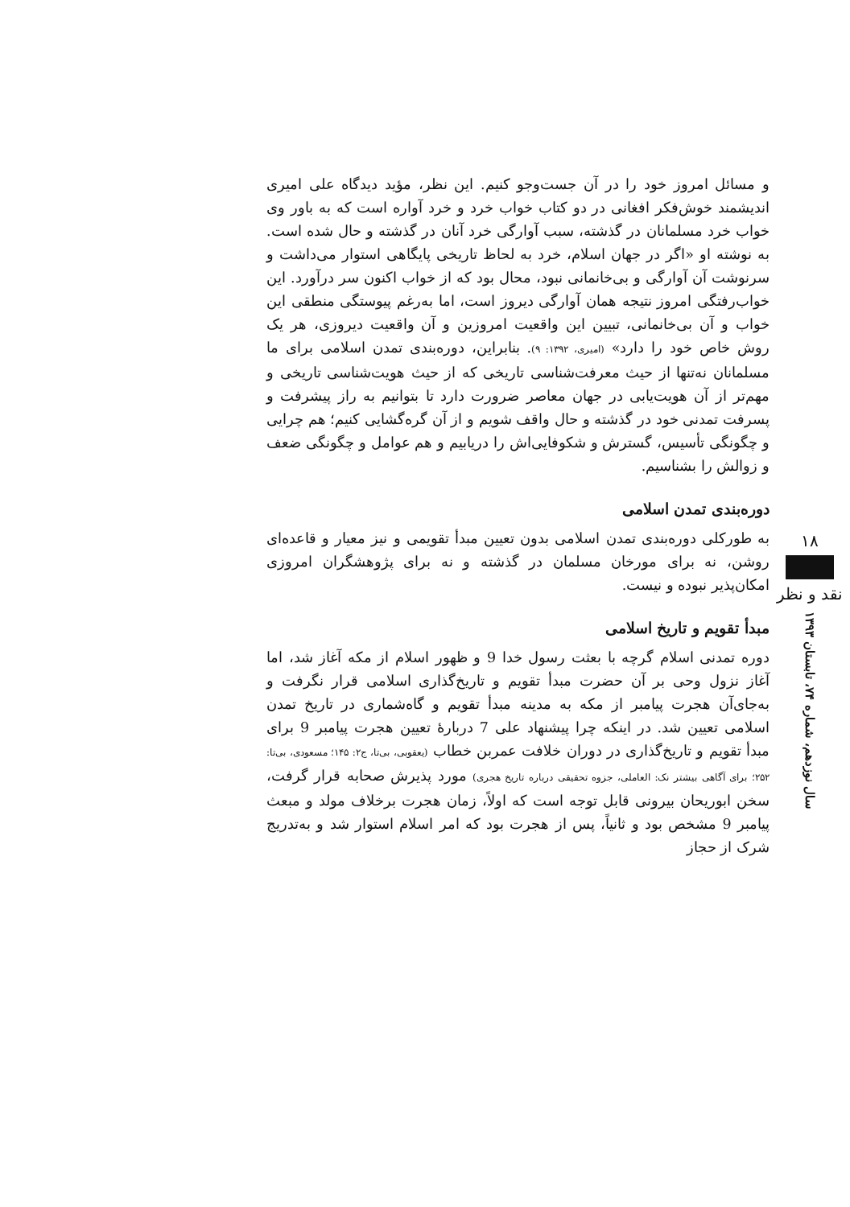۱۸
نقد و نظر
سال نوزدهم، شماره ۷۴، تابستان ۱۳۹۳
و مسائل امروز خود را در آن جست‌وجو کنیم. این نظر، مؤید دیدگاه علی امیری اندیشمند خوش‌فکر افغانی در دو کتاب خواب خرد و خرد آواره است که به باور وی خواب خرد مسلمانان در گذشته، سبب آوارگی خرد آنان در گذشته و حال شده است. به نوشته او «اگر در جهان اسلام، خرد به لحاظ تاریخی پایگاهی استوار می‌داشت و سرنوشت آن آوارگی و بی‌خانمانی نبود، محال بود که از خواب اکنون سر درآورد. این خواب‌رفتگی امروز نتیجه همان آوارگی دیروز است، اما به‌رغم پیوستگی منطقی این خواب و آن بی‌خانمانی، تبیین این واقعیت امروزین و آن واقعیت دیروزی، هر یک روش خاص خود را دارد» (امیری، ۱۳۹۲: ۹). بنابراین، دوره‌بندی تمدن اسلامی برای ما مسلمانان نه‌تنها از حیث معرفت‌شناسی تاریخی که از حیث هویت‌شناسی تاریخی و مهم‌تر از آن هویت‌یابی در جهان معاصر ضرورت دارد تا بتوانیم به راز پیشرفت و پسرفت تمدنی خود در گذشته و حال واقف شویم و از آن گره‌گشایی کنیم؛ هم چرایی و چگونگی تأسیس، گسترش و شکوفایی‌اش را دریابیم و هم عوامل و چگونگی ضعف و زوالش را بشناسیم.
دوره‌بندی تمدن اسلامی
به طورکلی دوره‌بندی تمدن اسلامی بدون تعیین مبدأ تقویمی و نیز معیار و قاعده‌ای روشن، نه برای مورخان مسلمان در گذشته و نه برای پژوهشگران امروزی امکان‌پذیر نبوده و نیست.
مبدأ تقویم و تاریخ اسلامی
دوره تمدنی اسلام گرچه با بعثت رسول خدا 9 و ظهور اسلام از مکه آغاز شد، اما آغاز نزول وحی بر آن حضرت مبدأ تقویم و تاریخ‌گذاری اسلامی قرار نگرفت و به‌جای‌آن هجرت پیامبر از مکه به مدینه مبدأ تقویم و گاه‌شماری در تاریخ تمدن اسلامی تعیین شد. در اینکه چرا پیشنهاد علی 7 دربارهٔ تعیین هجرت پیامبر 9 برای مبدأ تقویم و تاریخ‌گذاری در دوران خلافت عمربن خطاب (یعقوبی، بی‌تا، ج۲: ۱۴۵؛ مسعودی، بی‌تا: ۲۵۲؛ برای آگاهی بیشتر نک: العاملی، جزوه تحقیقی درباره تاریخ هجری) مورد پذیرش صحابه قرار گرفت، سخن ابوریحان بیرونی قابل توجه است که اولاً، زمان هجرت برخلاف مولد و مبعث پیامبر 9 مشخص بود و ثانیاً، پس از هجرت بود که امر اسلام استوار شد و به‌تدریج شرک از حجاز